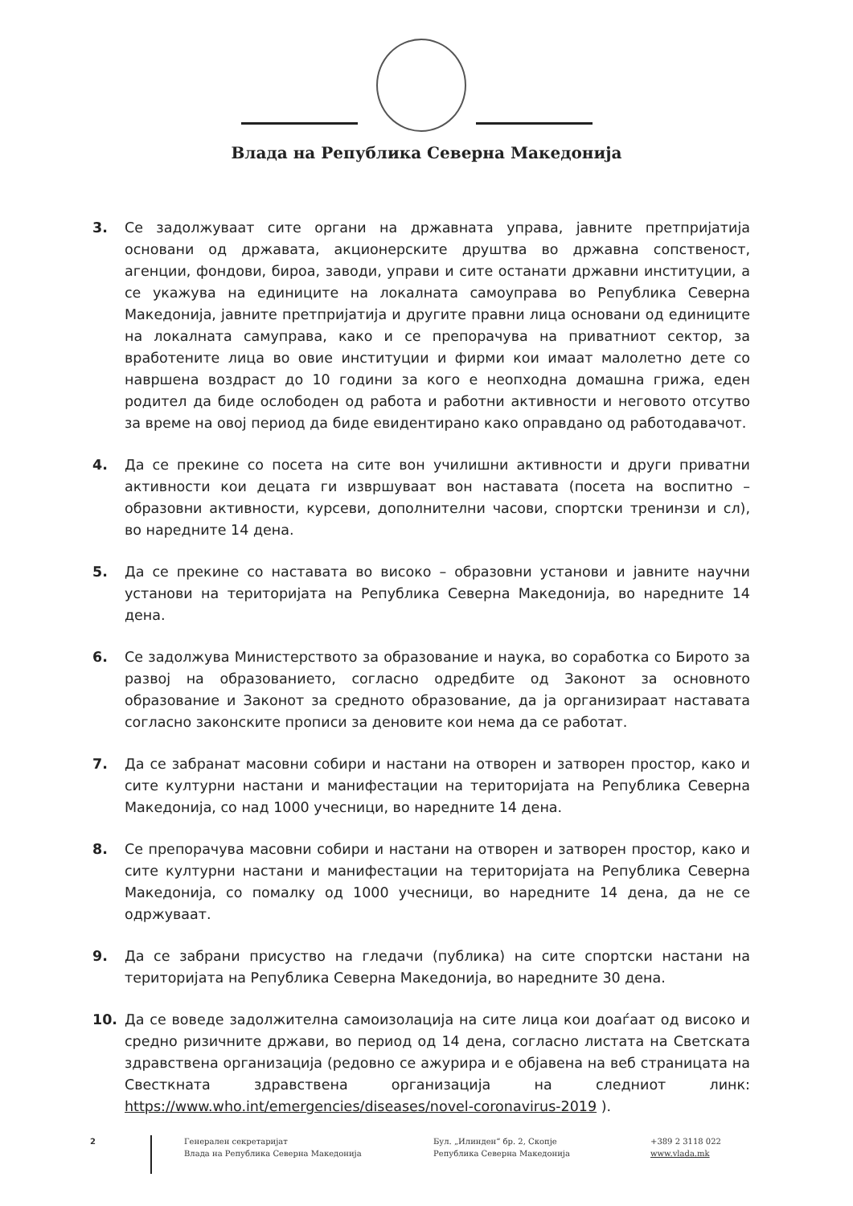Влада на Република Северна Македонија
3. Се задолжуваат сите органи на државната управа, јавните претпријатија основани од државата, акционерските друштва во државна сопственост, агенции, фондови, бироа, заводи, управи и сите останати државни институции, а се укажува на единиците на локалната самоуправа во Република Северна Македонија, јавните претпријатија и другите правни лица основани од единиците на локалната самуправа, како и се препорачува на приватниот сектор, за вработените лица во овие институции и фирми кои имаат малолетно дете со навршена воздраст до 10 години за кого е неопходна домашна грижа, еден родител да биде ослободен од работа и работни активности и неговото отсутво за време на овој период да биде евидентирано како оправдано од работодавачот.
4. Да се прекине со посета на сите вон училишни активности и други приватни активности кои децата ги извршуваат вон наставата (посета на воспитно – образовни активности, курсеви, дополнителни часови, спортски тренинзи и сл), во наредните 14 дена.
5. Да се прекине со наставата во високо – образовни установи и јавните научни установи на територијата на Република Северна Македонија, во наредните 14 дена.
6. Се задолжува Министерството за образование и наука, во соработка со Бирото за развој на образованието, согласно одредбите од Законот за основното образование и Законот за средното образование, да ја организираат наставата согласно законските прописи за деновите кои нема да се работат.
7. Да се забранат масовни собири и настани на отворен и затворен простор, како и сите културни настани и манифестации на територијата на Република Северна Македонија, со над 1000 учесници, во наредните 14 дена.
8. Се препорачува масовни собири и настани на отворен и затворен простор, како и сите културни настани и манифестации на територијата на Република Северна Македонија, со помалку од 1000 учесници, во наредните 14 дена, да не се одржуваат.
9. Да се забрани присуство на гледачи (публика) на сите спортски настани на територијата на Република Северна Македонија, во наредните 30 дена.
10. Да се воведе задолжителна самоизолација на сите лица кои доаѓаат од високо и средно ризичните држави, во период од 14 дена, согласно листата на Светската здравствена организација (редовно се ажурира и е објавена на веб страницата на Свесткната здравствена организација на следниот линк: https://www.who.int/emergencies/diseases/novel-coronavirus-2019 ).
2
Генерален секретаријат
Влада на Република Северна Македонија
Бул. „Илинден“ бр. 2, Скопје
Република Северна Македонија
+389 2 3118 022
www.vlada.mk